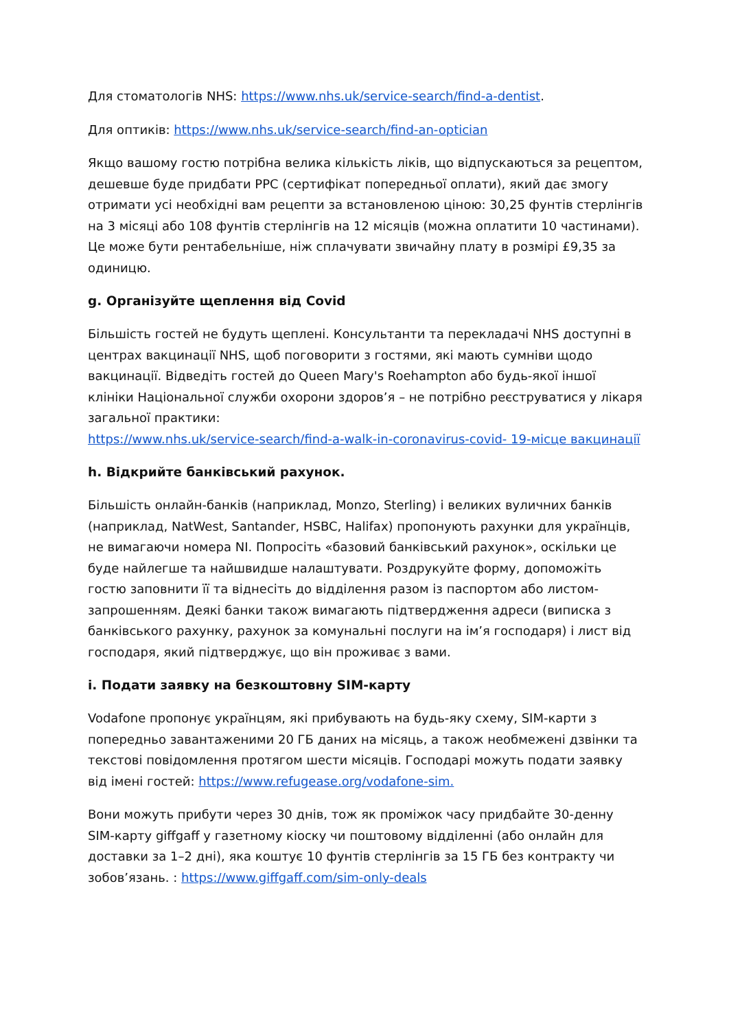Для стоматологів NHS: https://www.nhs.uk/service-search/find-a-dentist.
Для оптиків: https://www.nhs.uk/service-search/find-an-optician
Якщо вашому гостю потрібна велика кількість ліків, що відпускаються за рецептом, дешевше буде придбати PPC (сертифікат попередньої оплати), який дає змогу отримати усі необхідні вам рецепти за встановленою ціною: 30,25 фунтів стерлінгів на 3 місяці або 108 фунтів стерлінгів на 12 місяців (можна оплатити 10 частинами). Це може бути рентабельніше, ніж сплачувати звичайну плату в розмірі £9,35 за одиницю.
g. Організуйте щеплення від Covid
Більшість гостей не будуть щеплені. Консультанти та перекладачі NHS доступні в центрах вакцинації NHS, щоб поговорити з гостями, які мають сумніви щодо вакцинації. Відведіть гостей до Queen Mary's Roehampton або будь-якої іншої клініки Національної служби охорони здоров’я – не потрібно реєструватися у лікаря загальної практики:
https://www.nhs.uk/service-search/find-a-walk-in-coronavirus-covid- 19-місце вакцинації
h. Відкрийте банківський рахунок.
Більшість онлайн-банків (наприклад, Monzo, Sterling) і великих вуличних банків (наприклад, NatWest, Santander, HSBC, Halifax) пропонують рахунки для українців, не вимагаючи номера NI. Попросіть «базовий банківський рахунок», оскільки це буде найлегше та найшвидше налаштувати. Роздрукуйте форму, допоможіть гостю заповнити її та віднесіть до відділення разом із паспортом або листом-запрошенням. Деякі банки також вимагають підтвердження адреси (виписка з банківського рахунку, рахунок за комунальні послуги на ім’я господаря) і лист від господаря, який підтверджує, що він проживає з вами.
i. Подати заявку на безкоштовну SIM-карту
Vodafone пропонує українцям, які прибувають на будь-яку схему, SIM-карти з попередньо завантаженими 20 ГБ даних на місяць, а також необмежені дзвінки та текстові повідомлення протягом шести місяців. Господарі можуть подати заявку від імені гостей: https://www.refugease.org/vodafone-sim.
Вони можуть прибути через 30 днів, тож як проміжок часу придбайте 30-денну SIM-карту giffgaff у газетному кіоску чи поштовому відділенні (або онлайн для доставки за 1–2 дні), яка коштує 10 фунтів стерлінгів за 15 ГБ без контракту чи зобов’язань. : https://www.giffgaff.com/sim-only-deals